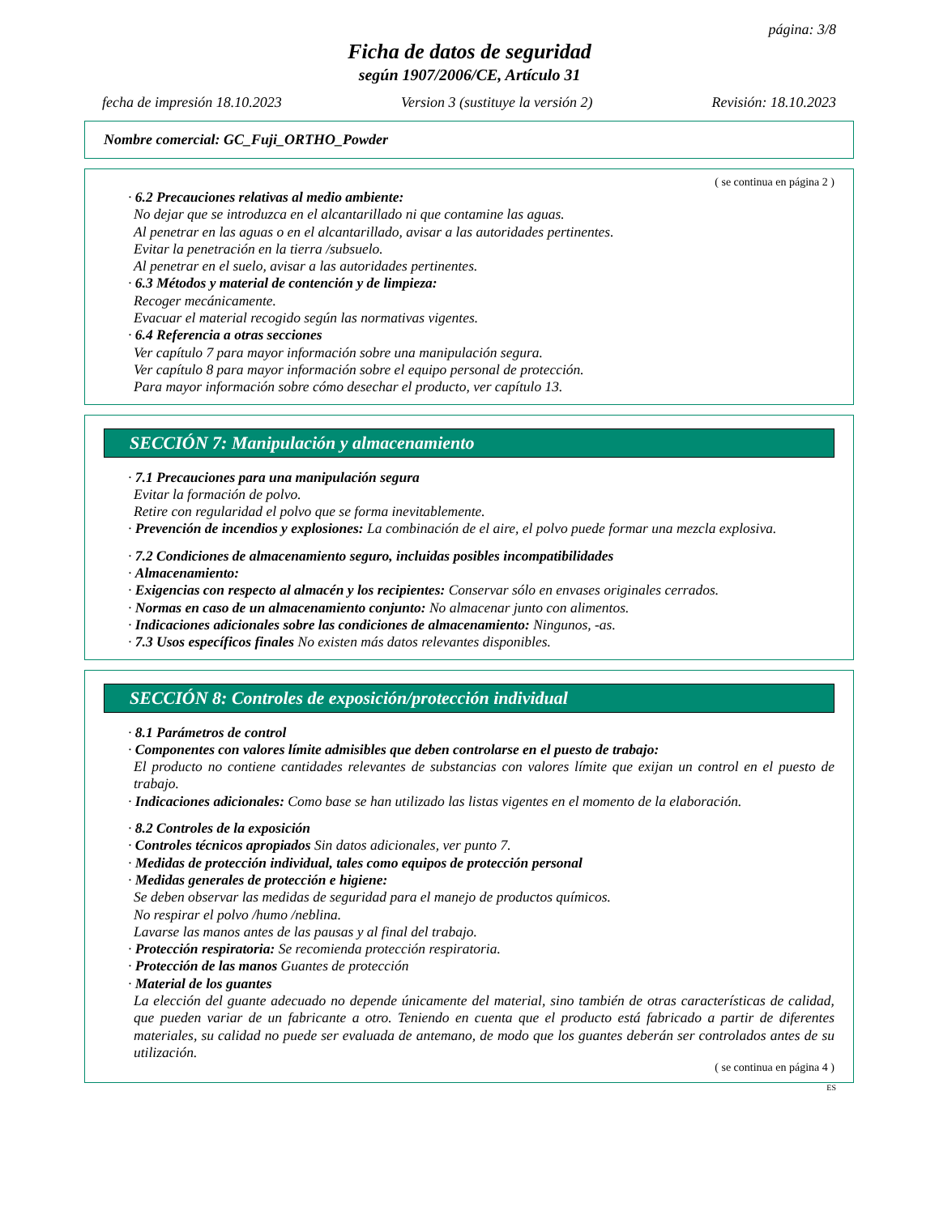página: 3/8
Ficha de datos de seguridad
según 1907/2006/CE, Artículo 31
fecha de impresión 18.10.2023 Version 3 (sustituye la versión 2) Revisión: 18.10.2023
Nombre comercial: GC_Fuji_ORTHO_Powder
( se continua en página 2 )
· 6.2 Precauciones relativas al medio ambiente:
No dejar que se introduzca en el alcantarillado ni que contamine las aguas.
Al penetrar en las aguas o en el alcantarillado, avisar a las autoridades pertinentes.
Evitar la penetración en la tierra /subsuelo.
Al penetrar en el suelo, avisar a las autoridades pertinentes.
· 6.3 Métodos y material de contención y de limpieza:
Recoger mecánicamente.
Evacuar el material recogido según las normativas vigentes.
· 6.4 Referencia a otras secciones
Ver capítulo 7 para mayor información sobre una manipulación segura.
Ver capítulo 8 para mayor información sobre el equipo personal de protección.
Para mayor información sobre cómo desechar el producto, ver capítulo 13.
SECCIÓN 7: Manipulación y almacenamiento
· 7.1 Precauciones para una manipulación segura
Evitar la formación de polvo.
Retire con regularidad el polvo que se forma inevitablemente.
· Prevención de incendios y explosiones: La combinación de el aire, el polvo puede formar una mezcla explosiva.
· 7.2 Condiciones de almacenamiento seguro, incluidas posibles incompatibilidades
· Almacenamiento:
· Exigencias con respecto al almacén y los recipientes: Conservar sólo en envases originales cerrados.
· Normas en caso de un almacenamiento conjunto: No almacenar junto con alimentos.
· Indicaciones adicionales sobre las condiciones de almacenamiento: Ningunos, -as.
· 7.3 Usos específicos finales No existen más datos relevantes disponibles.
SECCIÓN 8: Controles de exposición/protección individual
· 8.1 Parámetros de control
· Componentes con valores límite admisibles que deben controlarse en el puesto de trabajo:
El producto no contiene cantidades relevantes de substancias con valores límite que exijan un control en el puesto de trabajo.
· Indicaciones adicionales: Como base se han utilizado las listas vigentes en el momento de la elaboración.
· 8.2 Controles de la exposición
· Controles técnicos apropiados Sin datos adicionales, ver punto 7.
· Medidas de protección individual, tales como equipos de protección personal
· Medidas generales de protección e higiene:
Se deben observar las medidas de seguridad para el manejo de productos químicos.
No respirar el polvo /humo /neblina.
Lavarse las manos antes de las pausas y al final del trabajo.
· Protección respiratoria: Se recomienda protección respiratoria.
· Protección de las manos Guantes de protección
· Material de los guantes
La elección del guante adecuado no depende únicamente del material, sino también de otras características de calidad, que pueden variar de un fabricante a otro. Teniendo en cuenta que el producto está fabricado a partir de diferentes materiales, su calidad no puede ser evaluada de antemano, de modo que los guantes deberán ser controlados antes de su utilización.
( se continua en página 4 )
ES